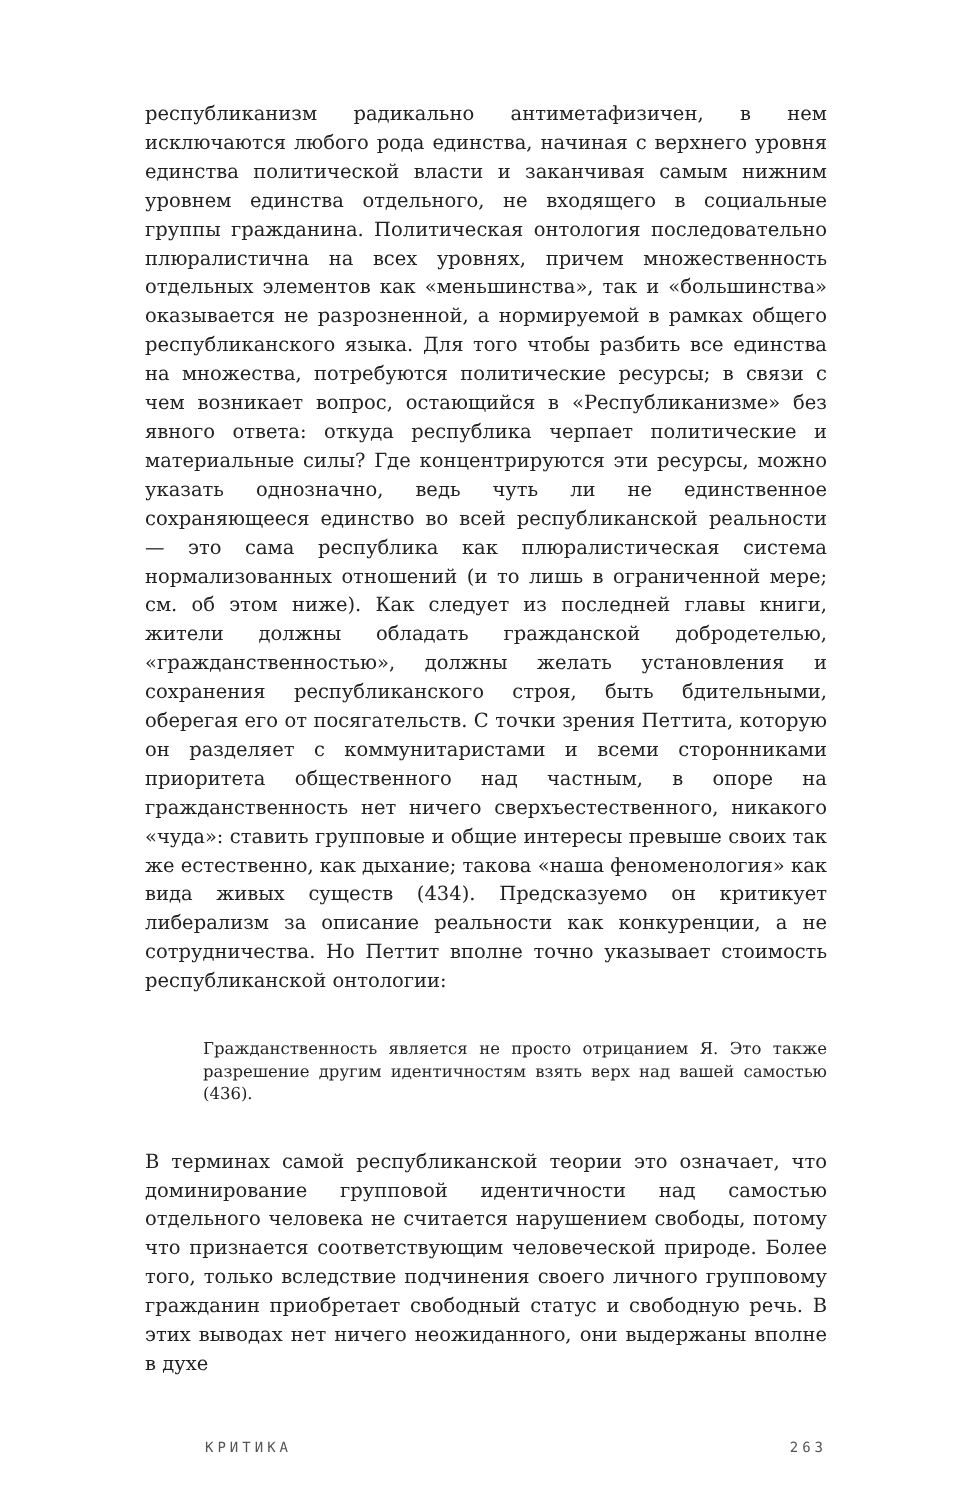республиканизм радикально антиметафизичен, в нем исключаются любого рода единства, начиная с верхнего уровня единства политической власти и заканчивая самым нижним уровнем единства отдельного, не входящего в социальные группы гражданина. Политическая онтология последовательно плюралистична на всех уровнях, причем множественность отдельных элементов как «меньшинства», так и «большинства» оказывается не разрозненной, а нормируемой в рамках общего республиканского языка. Для того чтобы разбить все единства на множества, потребуются политические ресурсы; в связи с чем возникает вопрос, остающийся в «Республиканизме» без явного ответа: откуда республика черпает политические и материальные силы? Где концентрируются эти ресурсы, можно указать однозначно, ведь чуть ли не единственное сохраняющееся единство во всей республиканской реальности — это сама республика как плюралистическая система нормализованных отношений (и то лишь в ограниченной мере; см. об этом ниже). Как следует из последней главы книги, жители должны обладать гражданской добродетелью, «гражданственностью», должны желать установления и сохранения республиканского строя, быть бдительными, оберегая его от посягательств. С точки зрения Петтита, которую он разделяет с коммунитаристами и всеми сторонниками приоритета общественного над частным, в опоре на гражданственность нет ничего сверхъестественного, никакого «чуда»: ставить групповые и общие интересы превыше своих так же естественно, как дыхание; такова «наша феноменология» как вида живых существ (434). Предсказуемо он критикует либерализм за описание реальности как конкуренции, а не сотрудничества. Но Петтит вполне точно указывает стоимость республиканской онтологии:
Гражданственность является не просто отрицанием Я. Это также разрешение другим идентичностям взять верх над вашей самостью (436).
В терминах самой республиканской теории это означает, что доминирование групповой идентичности над самостью отдельного человека не считается нарушением свободы, потому что признается соответствующим человеческой природе. Более того, только вследствие подчинения своего личного групповому гражданин приобретает свободный статус и свободную речь. В этих выводах нет ничего неожиданного, они выдержаны вполне в духе
КРИТИКА 263